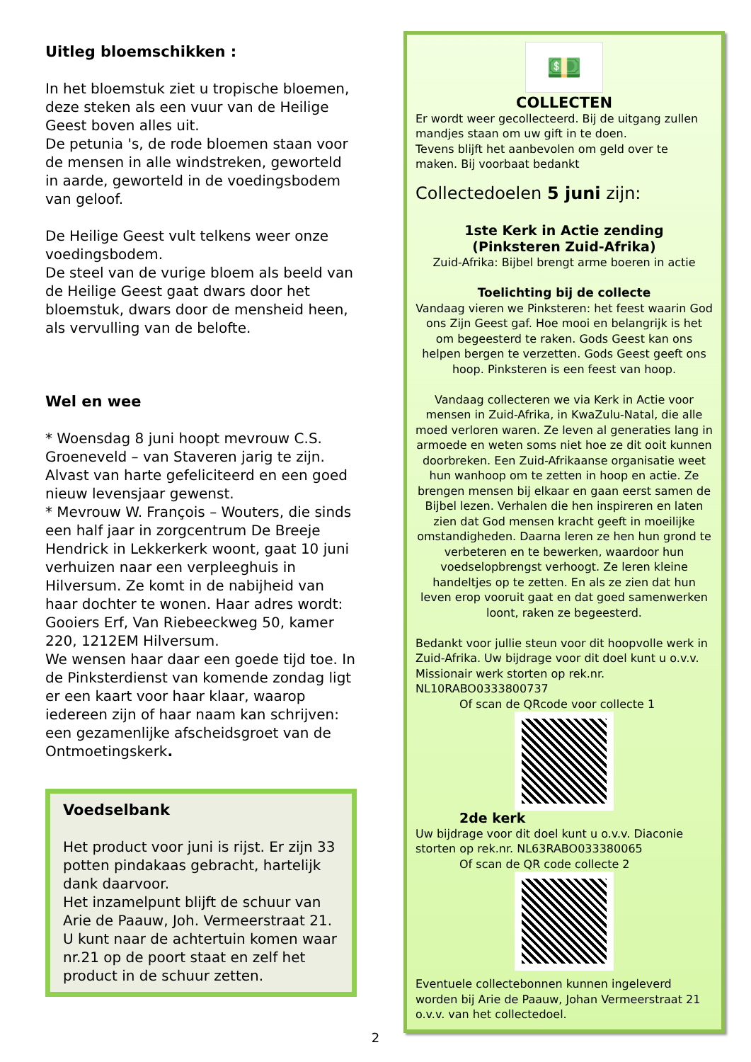Uitleg bloemschikken :
In het bloemstuk ziet u tropische bloemen, deze steken als een vuur van de Heilige Geest boven alles uit.
De petunia 's, de rode bloemen staan voor de mensen in alle windstreken, geworteld in aarde, geworteld in de voedingsbodem van geloof.
De Heilige Geest vult telkens weer onze voedingsbodem.
De steel van de vurige bloem als beeld van de Heilige Geest gaat dwars door het bloemstuk, dwars door de mensheid heen, als vervulling van de belofte.
Wel en wee
* Woensdag 8 juni hoopt mevrouw C.S. Groeneveld – van Staveren jarig te zijn. Alvast van harte gefeliciteerd en een goed nieuw levensjaar gewenst.
* Mevrouw W. François – Wouters, die sinds een half jaar in zorgcentrum De Breeje Hendrick in Lekkerkerk woont, gaat 10 juni verhuizen naar een verpleeghuis in Hilversum. Ze komt in de nabijheid van haar dochter te wonen. Haar adres wordt: Gooiers Erf, Van Riebeeckweg 50, kamer 220, 1212EM Hilversum.
We wensen haar daar een goede tijd toe. In de Pinksterdienst van komende zondag ligt er een kaart voor haar klaar, waarop iedereen zijn of haar naam kan schrijven: een gezamenlijke afscheidsgroet van de Ontmoetingskerk.
Voedselbank
Het product voor juni is rijst. Er zijn 33 potten pindakaas gebracht, hartelijk dank daarvoor.
Het inzamelpunt blijft de schuur van Arie de Paauw, Joh. Vermeerstraat 21.
U kunt naar de achtertuin komen waar nr.21 op de poort staat en zelf het product in de schuur zetten.
💵
COLLECTEN
Er wordt weer gecollecteerd. Bij de uitgang zullen mandjes staan om uw gift in te doen.
Tevens blijft het aanbevolen om geld over te maken. Bij voorbaat bedankt
Collectedoelen 5 juni zijn:
1ste Kerk in Actie zending
(Pinksteren Zuid-Afrika)
Zuid-Afrika: Bijbel brengt arme boeren in actie
Toelichting bij de collecte
Vandaag vieren we Pinksteren: het feest waarin God ons Zijn Geest gaf. Hoe mooi en belangrijk is het om begeesterd te raken. Gods Geest kan ons helpen bergen te verzetten. Gods Geest geeft ons hoop. Pinksteren is een feest van hoop.
Vandaag collecteren we via Kerk in Actie voor mensen in Zuid-Afrika, in KwaZulu-Natal, die alle moed verloren waren. Ze leven al generaties lang in armoede en weten soms niet hoe ze dit ooit kunnen doorbreken. Een Zuid-Afrikaanse organisatie weet hun wanhoop om te zetten in hoop en actie. Ze brengen mensen bij elkaar en gaan eerst samen de Bijbel lezen. Verhalen die hen inspireren en laten zien dat God mensen kracht geeft in moeilijke omstandigheden. Daarna leren ze hen hun grond te verbeteren en te bewerken, waardoor hun voedselopbrengst verhoogt. Ze leren kleine handeltjes op te zetten. En als ze zien dat hun leven erop vooruit gaat en dat goed samenwerken loont, raken ze begeesterd.
Bedankt voor jullie steun voor dit hoopvolle werk in Zuid-Afrika. Uw bijdrage voor dit doel kunt u o.v.v. Missionair werk storten op rek.nr. NL10RABO0333800737
Of scan de QRcode voor collecte 1
2de kerk
Uw bijdrage voor dit doel kunt u o.v.v. Diaconie storten op rek.nr. NL63RABO033380065
Of scan de QR code collecte 2
Eventuele collectebonnen kunnen ingeleverd worden bij Arie de Paauw, Johan Vermeerstraat 21 o.v.v. van het collectedoel.
2